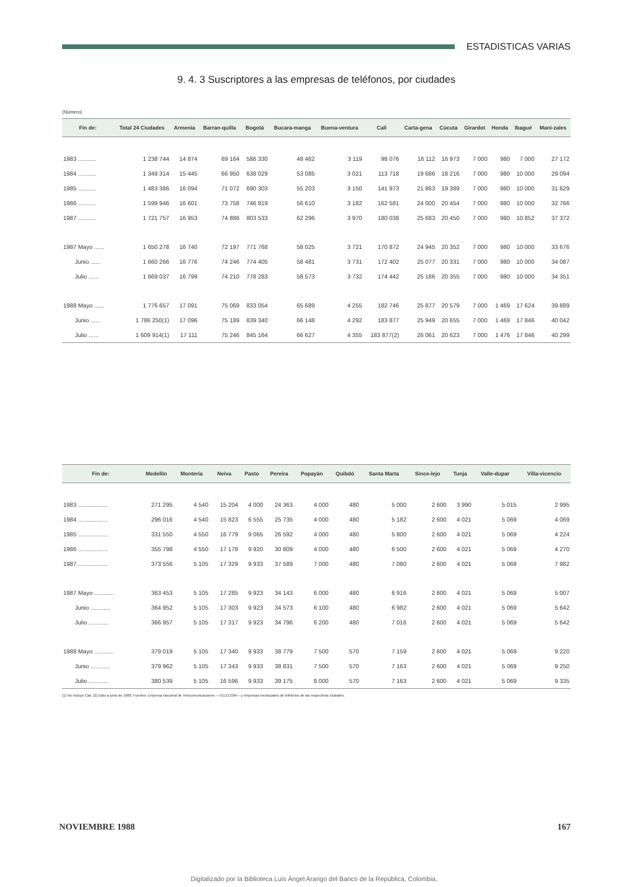ESTADISTICAS VARIAS
9. 4. 3 Suscriptores a las empresas de teléfonos, por ciudades
(Número)
| Fin de: | Total 24 Ciudades | Armenia | Barran-quilla | Bogotá | Bucara-manga | Buena-ventura | Cali | Carta-gena | Cúcuta | Girardot | Honda | Ibagué | Mani-zales |
| --- | --- | --- | --- | --- | --- | --- | --- | --- | --- | --- | --- | --- | --- |
| 1983 ........... | 1 238 744 | 14 874 | 69 164 | 586 330 | 48 462 | 3 119 | 98 076 | 16 112 | 16 973 | 7 000 | 980 | 7 000 | 27 172 |
| 1984 ........... | 1 349 314 | 15 445 | 66 950 | 638 029 | 53 085 | 3 021 | 113 718 | 19 686 | 18 216 | 7 000 | 980 | 10 000 | 29 094 |
| 1985 ........... | 1 483 386 | 16 094 | 71 072 | 690 303 | 55 203 | 3 150 | 141 973 | 21 863 | 19 389 | 7 000 | 980 | 10 000 | 31 629 |
| 1986 ........... | 1 599 946 | 16 601 | 73 758 | 746 819 | 56 610 | 3 182 | 162 581 | 24 000 | 20 454 | 7 000 | 980 | 10 000 | 32 766 |
| 1987 ........... | 1 721 757 | 16 953 | 74 886 | 803 533 | 62 296 | 3 970 | 180 038 | 25 683 | 20 450 | 7 000 | 980 | 10 852 | 37 372 |
| 1987 Mayo ...... | 1 650 278 | 16 740 | 72 197 | 771 768 | 58 025 | 3 721 | 170 872 | 24 945 | 20 352 | 7 000 | 980 | 10 000 | 33 676 |
| Junio ...... | 1 660 266 | 16 776 | 74 246 | 774 405 | 58 481 | 3 731 | 172 402 | 25 077 | 20 331 | 7 000 | 980 | 10 000 | 34 087 |
| Julio ...... | 1 669 037 | 16 799 | 74 210 | 778 283 | 58 573 | 3 732 | 174 442 | 25 186 | 20 355 | 7 000 | 980 | 10 000 | 34 351 |
| 1988 Mayo ...... | 1 776 657 | 17 091 | 75 069 | 833 054 | 65 689 | 4 255 | 182 746 | 25 877 | 20 579 | 7 000 | 1 469 | 17 624 | 39 889 |
| Junio ...... | 1 786 250(1) | 17 096 | 75 189 | 839 340 | 66 148 | 4 292 | 183 877 | 25 949 | 20 655 | 7 000 | 1 469 | 17 846 | 40 042 |
| Julio ...... | 1 609 914(1) | 17 111 | 75 246 | 845 164 | 66 627 | 4 355 | 183 877(2) | 26 061 | 20 623 | 7 000 | 1 476 | 17 846 | 40 299 |
| Fin de: | Medellín | Montería | Neiva | Pasto | Pereira | Popayán | Quibdó | Santa Marta | Since-lejo | Tunja | Valle-dupar | Villa-vicencio |
| --- | --- | --- | --- | --- | --- | --- | --- | --- | --- | --- | --- | --- |
| 1983 .................. | 271 295 | 4 540 | 15 204 | 4 000 | 24 363 | 4 000 | 480 | 5 000 | 2 600 | 3 990 | 5 015 | 2 995 |
| 1984 .................. | 296 016 | 4 540 | 15 823 | 6 555 | 25 735 | 4 000 | 480 | 5 182 | 2 600 | 4 021 | 5 069 | 4 069 |
| 1985 .................. | 331 550 | 4 550 | 16 779 | 9 065 | 26 592 | 4 000 | 480 | 5 800 | 2 600 | 4 021 | 5 069 | 4 224 |
| 1986 .................. | 355 798 | 4 550 | 17 178 | 9 920 | 30 809 | 4 000 | 480 | 6 500 | 2 600 | 4 021 | 5 069 | 4 270 |
| 1987 .................. | 373 556 | 5 105 | 17 329 | 9 933 | 37 589 | 7 000 | 480 | 7 080 | 2 600 | 4 021 | 5 069 | 7 982 |
| 1987 Mayo ............ | 363 453 | 5 105 | 17 285 | 9 923 | 34 143 | 6 000 | 480 | 6 916 | 2 600 | 4 021 | 5 069 | 5 007 |
| Junio ............ | 364 952 | 5 105 | 17 303 | 9 923 | 34 573 | 6 100 | 480 | 6 982 | 2 600 | 4 021 | 5 069 | 5 642 |
| Julio ............ | 366 957 | 5 105 | 17 317 | 9 923 | 34 796 | 6 200 | 480 | 7 016 | 2 600 | 4 021 | 5 069 | 5 642 |
| 1988 Mayo ............ | 379 019 | 5 105 | 17 340 | 9 933 | 38 779 | 7 500 | 570 | 7 159 | 2 600 | 4 021 | 5 069 | 9 220 |
| Junio ............ | 379 962 | 5 105 | 17 343 | 9 933 | 38 831 | 7 500 | 570 | 7 163 | 2 600 | 4 021 | 5 069 | 9 250 |
| Julio ............ | 380 539 | 5 105 | 16 596 | 9 933 | 39 175 | 8 000 | 570 | 7 163 | 2 600 | 4 021 | 5 069 | 9 335 |
(1) No incluye Cali. (2) Dato a junio de 1988. Fuentes: Empresa Nacional de Telecomunicaciones —TELECOM— y empresas municipales de teléfonos de las respectivas ciudades.
NOVIEMBRE 1988 167
Digitalizado por la Biblioteca Luis Ángel Arango del Banco de la República, Colombia.